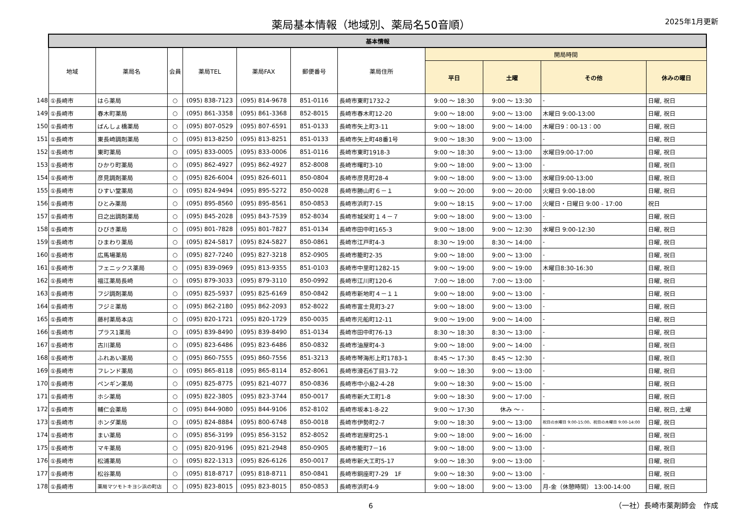薬局基本情報（地域別、薬局名50音順）
2025年1月更新
| | 基本情報 | | | | | | | | | | |
| | 地域 | 薬局名 | 会員 | 薬局TEL | 薬局FAX | 郵便番号 | 薬局住所 | 開局時間 | | | |
| | | | | | | | | 平日 | 土曜 | その他 | 休みの曜日 |
| 148 | ①長崎市 | はら薬局 | ○ | (095) 838-7123 | (095) 814-9678 | 851-0116 | 長崎市東町1732-2 | 9:00 ～ 18:30 | 9:00 ～ 13:30 | - | 日曜, 祝日 |
| 149 | ①長崎市 | 春木町薬局 | ○ | (095) 861-3358 | (095) 861-3368 | 852-8015 | 長崎市春木町12-20 | 9:00 ～ 18:00 | 9:00 ～ 13:00 | 木曜日 9:00-13:00 | 日曜, 祝日 |
| 150 | ①長崎市 | ばんしょ橋薬局 | ○ | (095) 807-0529 | (095) 807-6591 | 851-0133 | 長崎市矢上町3-11 | 9:00 ～ 18:00 | 9:00 ～ 14:00 | 木曜日9：00-13：00 | 日曜, 祝日 |
| 151 | ①長崎市 | 東長崎調剤薬局 | ○ | (095) 813-8250 | (095) 813-8251 | 851-0133 | 長崎市矢上町48番1号 | 9:00 ～ 18:30 | 9:00 ～ 13:00 | - | 日曜, 祝日 |
| 152 | ①長崎市 | 東町薬局 | ○ | (095) 833-0005 | (095) 833-0006 | 851-0116 | 長崎市東町1918-3 | 9:00 ～ 18:30 | 9:00 ～ 13:00 | 水曜日9:00-17:00 | 日曜, 祝日 |
| 153 | ①長崎市 | ひかり町薬局 | ○ | (095) 862-4927 | (095) 862-4927 | 852-8008 | 長崎市曙町3-10 | 9:00 ～ 18:00 | 9:00 ～ 13:00 | - | 日曜, 祝日 |
| 154 | ①長崎市 | 彦見調剤薬局 | ○ | (095) 826-6004 | (095) 826-6011 | 850-0804 | 長崎市彦見町28-4 | 9:00 ～ 18:00 | 9:00 ～ 13:00 | 水曜日9:00-13:00 | 日曜, 祝日 |
| 155 | ①長崎市 | ひすい堂薬局 | ○ | (095) 824-9494 | (095) 895-5272 | 850-0028 | 長崎市勝山町６－１ | 9:00 ～ 20:00 | 9:00 ～ 20:00 | 火曜日 9:00-18:00 | 日曜, 祝日 |
| 156 | ①長崎市 | ひとみ薬局 | ○ | (095) 895-8560 | (095) 895-8561 | 850-0853 | 長崎市浜町7-15 | 9:00 ～ 18:15 | 9:00 ～ 17:00 | 火曜日・日曜日 9:00 - 17:00 | 祝日 |
| 157 | ①長崎市 | 日之出調剤薬局 | ○ | (095) 845-2028 | (095) 843-7539 | 852-8034 | 長崎市城栄町１４－７ | 9:00 ～ 18:00 | 9:00 ～ 13:00 | - | 日曜, 祝日 |
| 158 | ①長崎市 | ひびき薬局 | ○ | (095) 801-7828 | (095) 801-7827 | 851-0134 | 長崎市田中町165-3 | 9:00 ～ 18:00 | 9:00 ～ 12:30 | 水曜日 9:00-12:30 | 日曜, 祝日 |
| 159 | ①長崎市 | ひまわり薬局 | ○ | (095) 824-5817 | (095) 824-5827 | 850-0861 | 長崎市江戸町4-3 | 8:30 ～ 19:00 | 8:30 ～ 14:00 | - | 日曜, 祝日 |
| 160 | ①長崎市 | 広馬場薬局 | ○ | (095) 827-7240 | (095) 827-3218 | 852-0905 | 長崎市籠町2-35 | 9:00 ～ 18:00 | 9:00 ～ 13:00 | - | 日曜, 祝日 |
| 161 | ①長崎市 | フェニックス薬局 | ○ | (095) 839-0969 | (095) 813-9355 | 851-0103 | 長崎市中里町1282-15 | 9:00 ～ 19:00 | 9:00 ～ 19:00 | 木曜日8:30-16:30 | 日曜, 祝日 |
| 162 | ①長崎市 | 福江薬局長崎 | ○ | (095) 879-3033 | (095) 879-3110 | 850-0992 | 長崎市江川町120-6 | 7:00 ～ 18:00 | 7:00 ～ 13:00 | - | 日曜, 祝日 |
| 163 | ①長崎市 | フジ調剤薬局 | ○ | (095) 825-5937 | (095) 825-6169 | 850-0842 | 長崎市新地町４－１１ | 9:00 ～ 18:00 | 9:00 ～ 13:00 | - | 日曜, 祝日 |
| 164 | ①長崎市 | フジミ薬局 | ○ | (095) 862-2180 | (095) 862-2093 | 852-8022 | 長崎市富士見町3-27 | 9:00 ～ 18:00 | 9:00 ～ 13:00 | - | 日曜, 祝日 |
| 165 | ①長崎市 | 藤村薬局本店 | ○ | (095) 820-1721 | (095) 820-1729 | 850-0035 | 長崎市元船町12-11 | 9:00 ～ 19:00 | 9:00 ～ 14:00 | - | 日曜, 祝日 |
| 166 | ①長崎市 | プラス1薬局 | ○ | (095) 839-8490 | (095) 839-8490 | 851-0134 | 長崎市田中町76-13 | 8:30 ～ 18:30 | 8:30 ～ 13:00 | - | 日曜, 祝日 |
| 167 | ①長崎市 | 古川薬局 | ○ | (095) 823-6486 | (095) 823-6486 | 850-0832 | 長崎市油屋町4-3 | 9:00 ～ 18:00 | 9:00 ～ 14:00 | - | 日曜, 祝日 |
| 168 | ①長崎市 | ふれあい薬局 | ○ | (095) 860-7555 | (095) 860-7556 | 851-3213 | 長崎市琴海形上町1783-1 | 8:45 ～ 17:30 | 8:45 ～ 12:30 | - | 日曜, 祝日 |
| 169 | ①長崎市 | フレンド薬局 | ○ | (095) 865-8118 | (095) 865-8114 | 852-8061 | 長崎市滑石6丁目3-72 | 9:00 ～ 18:30 | 9:00 ～ 13:00 | - | 日曜, 祝日 |
| 170 | ①長崎市 | ペンギン薬局 | ○ | (095) 825-8775 | (095) 821-4077 | 850-0836 | 長崎市中小島2-4-28 | 9:00 ～ 18:30 | 9:00 ～ 15:00 | - | 日曜, 祝日 |
| 171 | ①長崎市 | ホシ薬局 | ○ | (095) 822-3805 | (095) 823-3744 | 850-0017 | 長崎市新大工町1-8 | 9:00 ～ 18:30 | 9:00 ～ 17:00 | - | 日曜, 祝日 |
| 172 | ①長崎市 | 輔仁会薬局 | ○ | (095) 844-9080 | (095) 844-9106 | 852-8102 | 長崎市坂本1-8-22 | 9:00 ～ 17:30 | 休み ～ - | - | 日曜, 祝日, 土曜 |
| 173 | ①長崎市 | ホンダ薬局 | ○ | (095) 824-8884 | (095) 800-6748 | 850-0018 | 長崎市伊勢町2-7 | 9:00 ～ 18:30 | 9:00 ～ 13:00 | 祝日の水曜日 9:00-15:00、祝日の木曜日 9:00-14:00 | 日曜, 祝日 |
| 174 | ①長崎市 | まい薬局 | ○ | (095) 856-3199 | (095) 856-3152 | 852-8052 | 長崎市岩屋町25-1 | 9:00 ～ 18:00 | 9:00 ～ 16:00 | - | 日曜, 祝日 |
| 175 | ①長崎市 | マキ薬局 | ○ | (095) 820-9196 | (095) 821-2948 | 850-0905 | 長崎市籠町7－16 | 9:00 ～ 18:00 | 9:00 ～ 13:00 | - | 日曜, 祝日 |
| 176 | ①長崎市 | 松浦薬局 | ○ | (095) 822-1313 | (095) 826-6126 | 850-0017 | 長崎市新大工町5-17 | 9:00 ～ 18:30 | 9:00 ～ 13:00 | - | 日曜, 祝日 |
| 177 | ①長崎市 | 松谷薬局 | ○ | (095) 818-8717 | (095) 818-8711 | 850-0841 | 長崎市銅座町7-29 1F | 9:00 ～ 18:30 | 9:00 ～ 13:00 | - | 日曜, 祝日 |
| 178 | ①長崎市 | 薬局マツモトキヨシ浜の町店 | ○ | (095) 823-8015 | (095) 823-8015 | 850-0853 | 長崎市浜町4-9 | 9:00 ～ 18:00 | 9:00 ～ 13:00 | 月-金（休憩時間） 13:00-14:00 | 日曜, 祝日 |
6 （一社）長崎市薬剤師会　作成